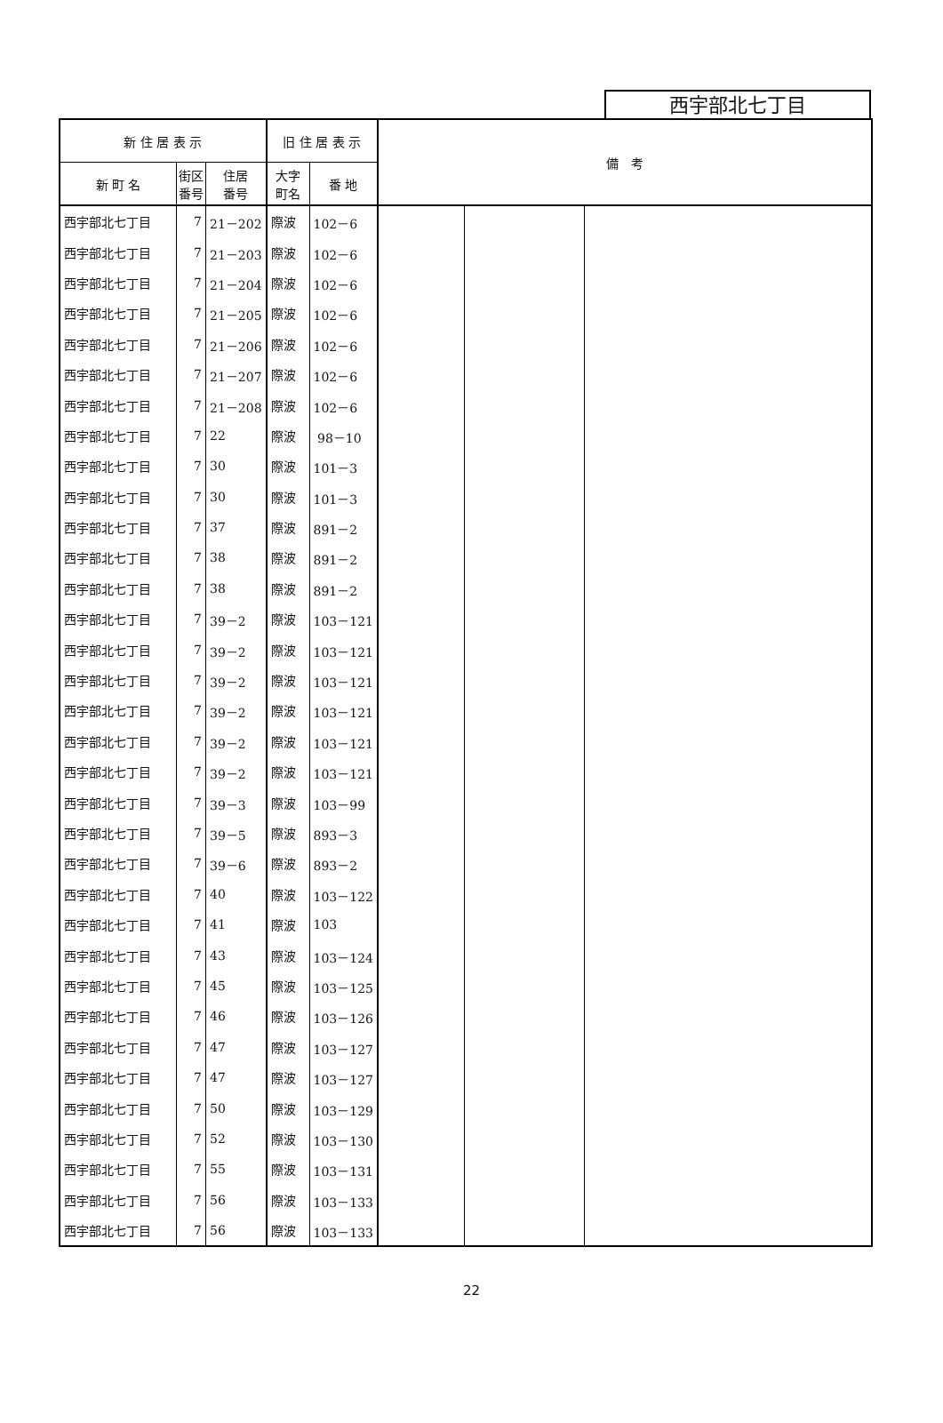西宇部北七丁目
| 新 住 居 表 示 | | | 旧 住 居 表 示 | | 備 考 | | |
| --- | --- | --- | --- | --- | --- | --- | --- |
| 新 町 名 | 街区 番号 | 住居 番号 | 大字 町名 | 番 地 | | | |
| 西宇部北七丁目 | 7 | 21－202 | 際波 | 102－6 | | | |
| 西宇部北七丁目 | 7 | 21－203 | 際波 | 102－6 | | | |
| 西宇部北七丁目 | 7 | 21－204 | 際波 | 102－6 | | | |
| 西宇部北七丁目 | 7 | 21－205 | 際波 | 102－6 | | | |
| 西宇部北七丁目 | 7 | 21－206 | 際波 | 102－6 | | | |
| 西宇部北七丁目 | 7 | 21－207 | 際波 | 102－6 | | | |
| 西宇部北七丁目 | 7 | 21－208 | 際波 | 102－6 | | | |
| 西宇部北七丁目 | 7 | 22 | 際波 | 98－10 | | | |
| 西宇部北七丁目 | 7 | 30 | 際波 | 101－3 | | | |
| 西宇部北七丁目 | 7 | 30 | 際波 | 101－3 | | | |
| 西宇部北七丁目 | 7 | 37 | 際波 | 891－2 | | | |
| 西宇部北七丁目 | 7 | 38 | 際波 | 891－2 | | | |
| 西宇部北七丁目 | 7 | 38 | 際波 | 891－2 | | | |
| 西宇部北七丁目 | 7 | 39－2 | 際波 | 103－121 | | | |
| 西宇部北七丁目 | 7 | 39－2 | 際波 | 103－121 | | | |
| 西宇部北七丁目 | 7 | 39－2 | 際波 | 103－121 | | | |
| 西宇部北七丁目 | 7 | 39－2 | 際波 | 103－121 | | | |
| 西宇部北七丁目 | 7 | 39－2 | 際波 | 103－121 | | | |
| 西宇部北七丁目 | 7 | 39－2 | 際波 | 103－121 | | | |
| 西宇部北七丁目 | 7 | 39－3 | 際波 | 103－99 | | | |
| 西宇部北七丁目 | 7 | 39－5 | 際波 | 893－3 | | | |
| 西宇部北七丁目 | 7 | 39－6 | 際波 | 893－2 | | | |
| 西宇部北七丁目 | 7 | 40 | 際波 | 103－122 | | | |
| 西宇部北七丁目 | 7 | 41 | 際波 | 103 | | | |
| 西宇部北七丁目 | 7 | 43 | 際波 | 103－124 | | | |
| 西宇部北七丁目 | 7 | 45 | 際波 | 103－125 | | | |
| 西宇部北七丁目 | 7 | 46 | 際波 | 103－126 | | | |
| 西宇部北七丁目 | 7 | 47 | 際波 | 103－127 | | | |
| 西宇部北七丁目 | 7 | 47 | 際波 | 103－127 | | | |
| 西宇部北七丁目 | 7 | 50 | 際波 | 103－129 | | | |
| 西宇部北七丁目 | 7 | 52 | 際波 | 103－130 | | | |
| 西宇部北七丁目 | 7 | 55 | 際波 | 103－131 | | | |
| 西宇部北七丁目 | 7 | 56 | 際波 | 103－133 | | | |
| 西宇部北七丁目 | 7 | 56 | 際波 | 103－133 | | | |
22